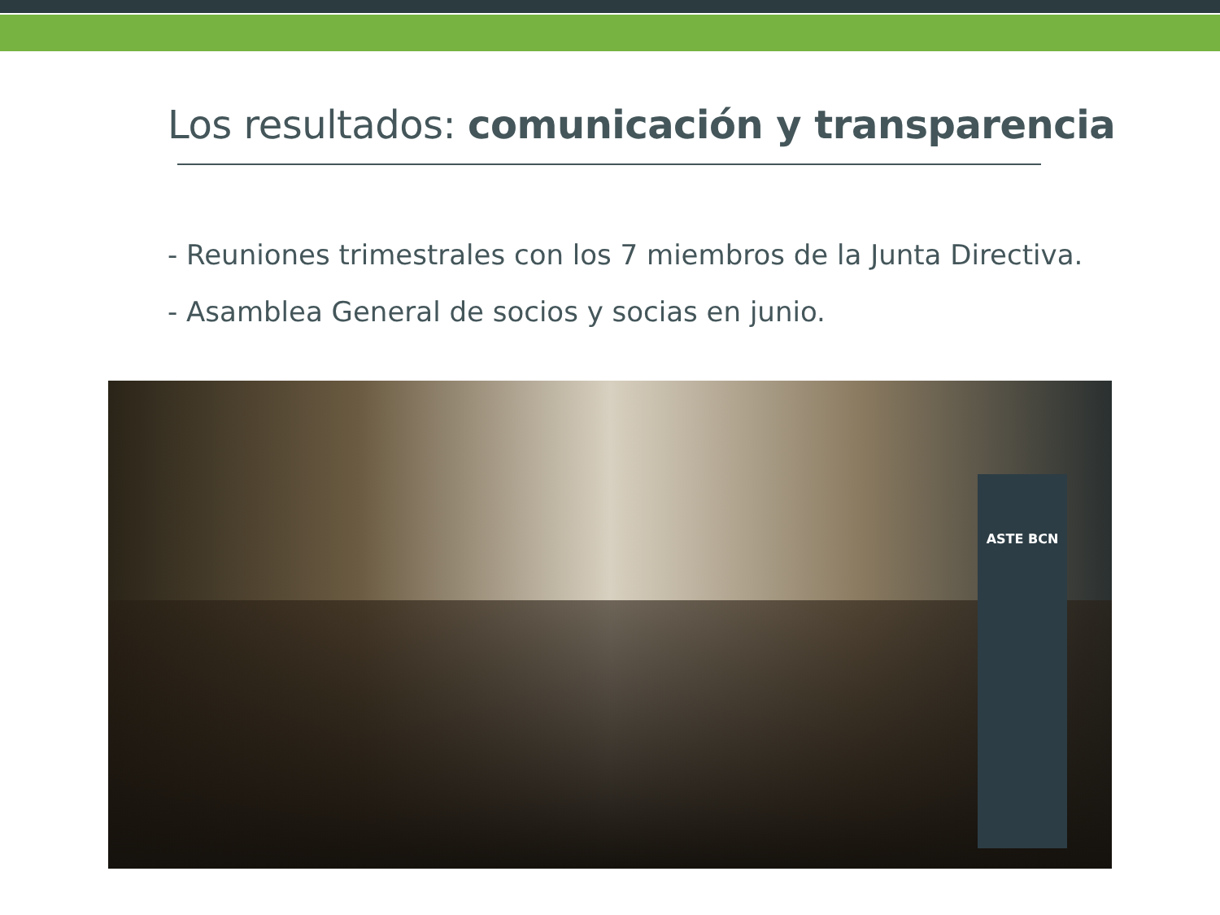Los resultados: comunicación y transparencia
- Reuniones trimestrales con los 7 miembros de la Junta Directiva.
- Asamblea General de socios y socias en junio.
ASTE BCN